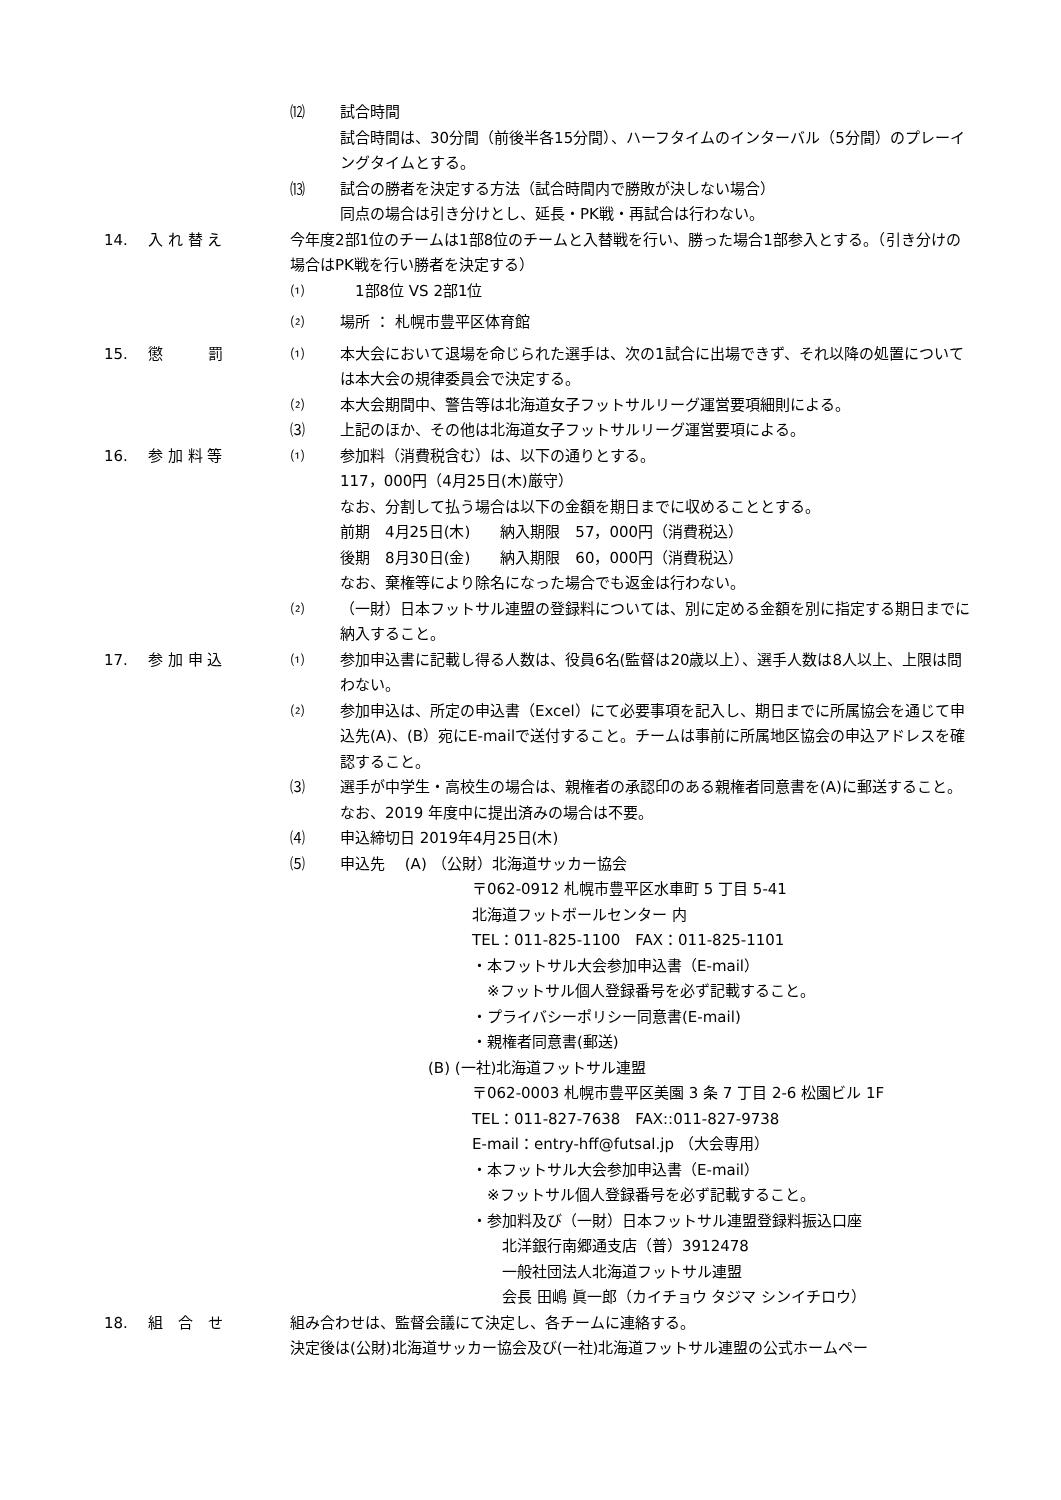⑿ 試合時間
試合時間は、30分間（前後半各15分間）、ハーフタイムのインターバル（5分間）のプレーイングタイムとする。
⒀ 試合の勝者を決定する方法（試合時間内で勝敗が決しない場合）
同点の場合は引き分けとし、延長・PK戦・再試合は行わない。
14. 入 れ 替 え 今年度2部1位のチームは1部8位のチームと入替戦を行い、勝った場合1部参入とする。（引き分けの場合はPK戦を行い勝者を決定する）
⑴　1部8位 VS 2部1位
⑵ 場所 ： 札幌市豊平区体育館
15. 懲　　　罰 ⑴ 本大会において退場を命じられた選手は、次の1試合に出場できず、それ以降の処置については本大会の規律委員会で決定する。
⑵ 本大会期間中、警告等は北海道女子フットサルリーグ運営要項細則による。
⑶ 上記のほか、その他は北海道女子フットサルリーグ運営要項による。
16. 参 加 料 等 ⑴ 参加料（消費税含む）は、以下の通りとする。
117，000円（4月25日(木)厳守）
なお、分割して払う場合は以下の金額を期日までに収めることとする。
前期　4月25日(木)　　納入期限　57，000円（消費税込）
後期　8月30日(金)　　納入期限　60，000円（消費税込）
なお、棄権等により除名になった場合でも返金は行わない。
⑵ （一財）日本フットサル連盟の登録料については、別に定める金額を別に指定する期日までに納入すること。
17. 参 加 申 込 ⑴ 参加申込書に記載し得る人数は、役員6名(監督は20歳以上）、選手人数は8人以上、上限は問わない。
⑵ 参加申込は、所定の申込書（Excel）にて必要事項を記入し、期日までに所属協会を通じて申込先(A)、(B）宛にE-mailで送付すること。チームは事前に所属地区協会の申込アドレスを確認すること。
⑶ 選手が中学生・高校生の場合は、親権者の承認印のある親権者同意書を(A)に郵送すること。なお、2019 年度中に提出済みの場合は不要。
⑷ 申込締切日 2019年4月25日(木)
⑸ 申込先　 (A) （公財）北海道サッカー協会
〒062-0912 札幌市豊平区水車町 5 丁目 5-41
北海道フットボールセンター 内
TEL：011-825-1100　FAX：011-825-1101
・本フットサル大会参加申込書（E-mail）
　※フットサル個人登録番号を必ず記載すること。
・プライバシーポリシー同意書(E-mail)
・親権者同意書(郵送)
(B) (一社)北海道フットサル連盟
〒062-0003 札幌市豊平区美園 3 条 7 丁目 2-6 松園ビル 1F
TEL：011-827-7638　FAX::011-827-9738
E-mail：entry-hff@futsal.jp （大会専用）
・本フットサル大会参加申込書（E-mail）
　※フットサル個人登録番号を必ず記載すること。
・参加料及び（一財）日本フットサル連盟登録料振込口座
　　北洋銀行南郷通支店（普）3912478
　　一般社団法人北海道フットサル連盟
　　会長 田嶋 眞一郎（カイチョウ タジマ シンイチロウ）
18. 組　合　せ 組み合わせは、監督会議にて決定し、各チームに連絡する。
決定後は(公財)北海道サッカー協会及び(一社)北海道フットサル連盟の公式ホームペー